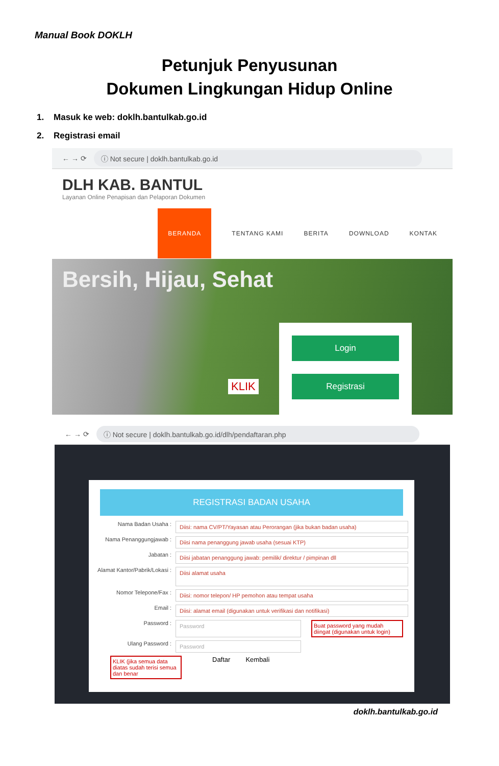Manual Book DOKLH
Petunjuk Penyusunan
Dokumen Lingkungan Hidup Online
1. Masuk ke web: doklh.bantulkab.go.id
2. Registrasi email
← → ⟳ ⓘ Not secure | doklh.bantulkab.go.id
DLH KAB. BANTUL
Layanan Online Penapisan dan Pelaporan Dokumen
BERANDA TENTANG KAMI BERITA DOWNLOAD KONTAK
Bersih, Hijau, Sehat
KLIK
Login
Registrasi
← → ⟳ ⓘ Not secure | doklh.bantulkab.go.id/dlh/pendaftaran.php
REGISTRASI BADAN USAHA
Nama Badan Usaha :
Diisi: nama CV/PT/Yayasan atau Perorangan (jika bukan badan usaha)
Nama Penanggungjawab :
Diisi nama penanggung jawab usaha (sesuai KTP)
Jabatan :
Diisi jabatan penanggung jawab: pemilik/ direktur / pimpinan dll
Alamat Kantor/Pabrik/Lokasi :
Diisi alamat usaha
Nomor Telepone/Fax :
Diisi: nomor telepon/ HP pemohon atau tempat usaha
Email :
Diisi: alamat email (digunakan untuk verifikasi dan notifikasi)
Password :
Password Buat password yang mudah diingat (digunakan untuk login)
Ulang Password :
Password
KLIK (jika semua data diatas sudah terisi semua dan benar Daftar Kembali
doklh.bantulkab.go.id